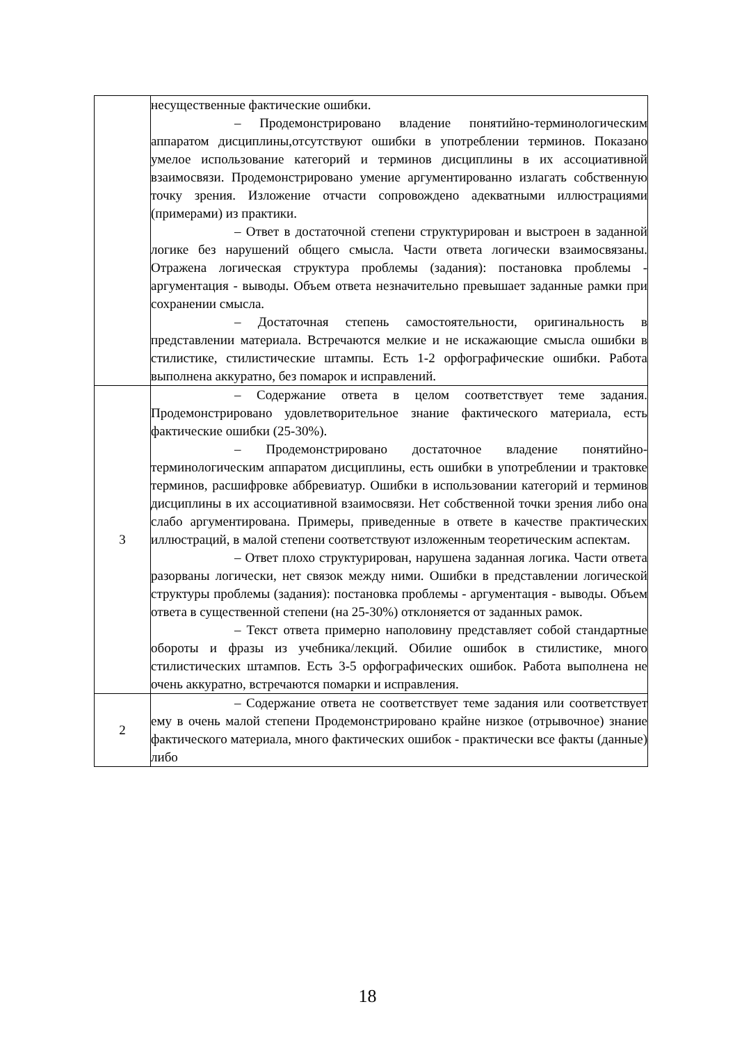| | несущественные фактические ошибки. – Продемонстрировано владение понятийно-терминологическим аппаратом дисциплины,отсутствуют ошибки в употреблении терминов. Показано умелое использование категорий и терминов дисциплины в их ассоциативной взаимосвязи. Продемонстрировано умение аргументированно излагать собственную точку зрения. Изложение отчасти сопровождено адекватными иллюстрациями (примерами) из практики. – Ответ в достаточной степени структурирован и выстроен в заданной логике без нарушений общего смысла. Части ответа логически взаимосвязаны. Отражена логическая структура проблемы (задания): постановка проблемы - аргументация - выводы. Объем ответа незначительно превышает заданные рамки при сохранении смысла. – Достаточная степень самостоятельности, оригинальность в представлении материала. Встречаются мелкие и не искажающие смысла ошибки в стилистике, стилистические штампы. Есть 1-2 орфографические ошибки. Работа выполнена аккуратно, без помарок и исправлений. |
| 3 | – Содержание ответа в целом соответствует теме задания. Продемонстрировано удовлетворительное знание фактического материала, есть фактические ошибки (25-30%). – Продемонстрировано достаточное владение понятийно-терминологическим аппаратом дисциплины, есть ошибки в употреблении и трактовке терминов, расшифровке аббревиатур. Ошибки в использовании категорий и терминов дисциплины в их ассоциативной взаимосвязи. Нет собственной точки зрения либо она слабо аргументирована. Примеры, приведенные в ответе в качестве практических иллюстраций, в малой степени соответствуют изложенным теоретическим аспектам. – Ответ плохо структурирован, нарушена заданная логика. Части ответа разорваны логически, нет связок между ними. Ошибки в представлении логической структуры проблемы (задания): постановка проблемы - аргументация - выводы. Объем ответа в существенной степени (на 25-30%) отклоняется от заданных рамок. – Текст ответа примерно наполовину представляет собой стандартные обороты и фразы из учебника/лекций. Обилие ошибок в стилистике, много стилистических штампов. Есть 3-5 орфографических ошибок. Работа выполнена не очень аккуратно, встречаются помарки и исправления. |
| 2 | – Содержание ответа не соответствует теме задания или соответствует ему в очень малой степени Продемонстрировано крайне низкое (отрывочное) знание фактического материала, много фактических ошибок - практически все факты (данные) либо |
18